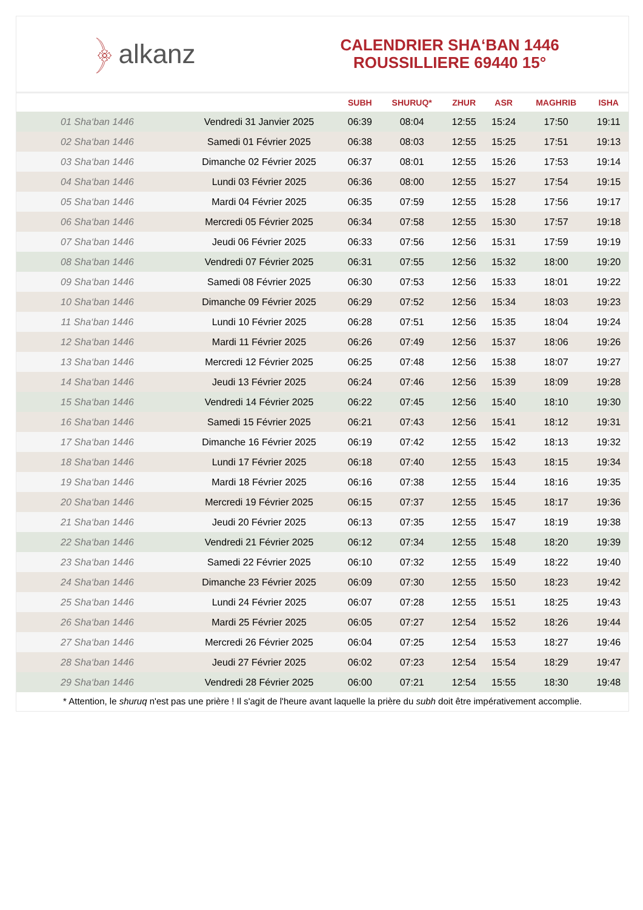﴿ alkanz
CALENDRIER SHA‘BAN 1446
ROUSSILLIERE 69440 15°
| | | SUBH | SHURUQ* | ZHUR | ASR | MAGHRIB | ISHA |
| --- | --- | --- | --- | --- | --- | --- | --- |
| 01 Sha‘ban 1446 | Vendredi 31 Janvier 2025 | 06:39 | 08:04 | 12:55 | 15:24 | 17:50 | 19:11 |
| 02 Sha‘ban 1446 | Samedi 01 Février 2025 | 06:38 | 08:03 | 12:55 | 15:25 | 17:51 | 19:13 |
| 03 Sha‘ban 1446 | Dimanche 02 Février 2025 | 06:37 | 08:01 | 12:55 | 15:26 | 17:53 | 19:14 |
| 04 Sha‘ban 1446 | Lundi 03 Février 2025 | 06:36 | 08:00 | 12:55 | 15:27 | 17:54 | 19:15 |
| 05 Sha‘ban 1446 | Mardi 04 Février 2025 | 06:35 | 07:59 | 12:55 | 15:28 | 17:56 | 19:17 |
| 06 Sha‘ban 1446 | Mercredi 05 Février 2025 | 06:34 | 07:58 | 12:55 | 15:30 | 17:57 | 19:18 |
| 07 Sha‘ban 1446 | Jeudi 06 Février 2025 | 06:33 | 07:56 | 12:56 | 15:31 | 17:59 | 19:19 |
| 08 Sha‘ban 1446 | Vendredi 07 Février 2025 | 06:31 | 07:55 | 12:56 | 15:32 | 18:00 | 19:20 |
| 09 Sha‘ban 1446 | Samedi 08 Février 2025 | 06:30 | 07:53 | 12:56 | 15:33 | 18:01 | 19:22 |
| 10 Sha‘ban 1446 | Dimanche 09 Février 2025 | 06:29 | 07:52 | 12:56 | 15:34 | 18:03 | 19:23 |
| 11 Sha‘ban 1446 | Lundi 10 Février 2025 | 06:28 | 07:51 | 12:56 | 15:35 | 18:04 | 19:24 |
| 12 Sha‘ban 1446 | Mardi 11 Février 2025 | 06:26 | 07:49 | 12:56 | 15:37 | 18:06 | 19:26 |
| 13 Sha‘ban 1446 | Mercredi 12 Février 2025 | 06:25 | 07:48 | 12:56 | 15:38 | 18:07 | 19:27 |
| 14 Sha‘ban 1446 | Jeudi 13 Février 2025 | 06:24 | 07:46 | 12:56 | 15:39 | 18:09 | 19:28 |
| 15 Sha‘ban 1446 | Vendredi 14 Février 2025 | 06:22 | 07:45 | 12:56 | 15:40 | 18:10 | 19:30 |
| 16 Sha‘ban 1446 | Samedi 15 Février 2025 | 06:21 | 07:43 | 12:56 | 15:41 | 18:12 | 19:31 |
| 17 Sha‘ban 1446 | Dimanche 16 Février 2025 | 06:19 | 07:42 | 12:55 | 15:42 | 18:13 | 19:32 |
| 18 Sha‘ban 1446 | Lundi 17 Février 2025 | 06:18 | 07:40 | 12:55 | 15:43 | 18:15 | 19:34 |
| 19 Sha‘ban 1446 | Mardi 18 Février 2025 | 06:16 | 07:38 | 12:55 | 15:44 | 18:16 | 19:35 |
| 20 Sha‘ban 1446 | Mercredi 19 Février 2025 | 06:15 | 07:37 | 12:55 | 15:45 | 18:17 | 19:36 |
| 21 Sha‘ban 1446 | Jeudi 20 Février 2025 | 06:13 | 07:35 | 12:55 | 15:47 | 18:19 | 19:38 |
| 22 Sha‘ban 1446 | Vendredi 21 Février 2025 | 06:12 | 07:34 | 12:55 | 15:48 | 18:20 | 19:39 |
| 23 Sha‘ban 1446 | Samedi 22 Février 2025 | 06:10 | 07:32 | 12:55 | 15:49 | 18:22 | 19:40 |
| 24 Sha‘ban 1446 | Dimanche 23 Février 2025 | 06:09 | 07:30 | 12:55 | 15:50 | 18:23 | 19:42 |
| 25 Sha‘ban 1446 | Lundi 24 Février 2025 | 06:07 | 07:28 | 12:55 | 15:51 | 18:25 | 19:43 |
| 26 Sha‘ban 1446 | Mardi 25 Février 2025 | 06:05 | 07:27 | 12:54 | 15:52 | 18:26 | 19:44 |
| 27 Sha‘ban 1446 | Mercredi 26 Février 2025 | 06:04 | 07:25 | 12:54 | 15:53 | 18:27 | 19:46 |
| 28 Sha‘ban 1446 | Jeudi 27 Février 2025 | 06:02 | 07:23 | 12:54 | 15:54 | 18:29 | 19:47 |
| 29 Sha‘ban 1446 | Vendredi 28 Février 2025 | 06:00 | 07:21 | 12:54 | 15:55 | 18:30 | 19:48 |
* Attention, le shuruq n'est pas une prière ! Il s'agit de l'heure avant laquelle la prière du subh doit être impérativement accomplie.